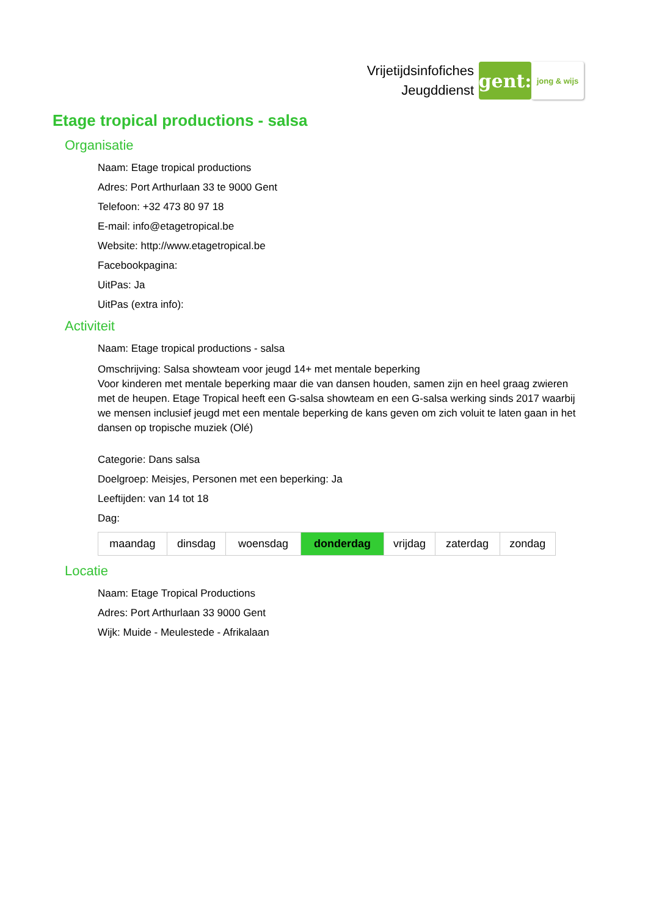Vrijetijdsinfofiches
Jeugddienst
gent:
jong & wijs
Etage tropical productions - salsa
Organisatie
Naam: Etage tropical productions
Adres: Port Arthurlaan 33 te 9000 Gent
Telefoon: +32 473 80 97 18
E-mail: info@etagetropical.be
Website: http://www.etagetropical.be
Facebookpagina:
UitPas: Ja
UitPas (extra info):
Activiteit
Naam: Etage tropical productions - salsa
Omschrijving: Salsa showteam voor jeugd 14+ met mentale beperking
Voor kinderen met mentale beperking maar die van dansen houden, samen zijn en heel graag zwieren met de heupen. Etage Tropical heeft een G-salsa showteam en een G-salsa werking sinds 2017 waarbij we mensen inclusief jeugd met een mentale beperking de kans geven om zich voluit te laten gaan in het dansen op tropische muziek (Olé)
Categorie: Dans salsa
Doelgroep: Meisjes, Personen met een beperking: Ja
Leeftijden: van 14 tot 18
Dag:
| maandag | dinsdag | woensdag | donderdag | vrijdag | zaterdag | zondag |
Locatie
Naam: Etage Tropical Productions
Adres: Port Arthurlaan 33 9000 Gent
Wijk: Muide - Meulestede - Afrikalaan